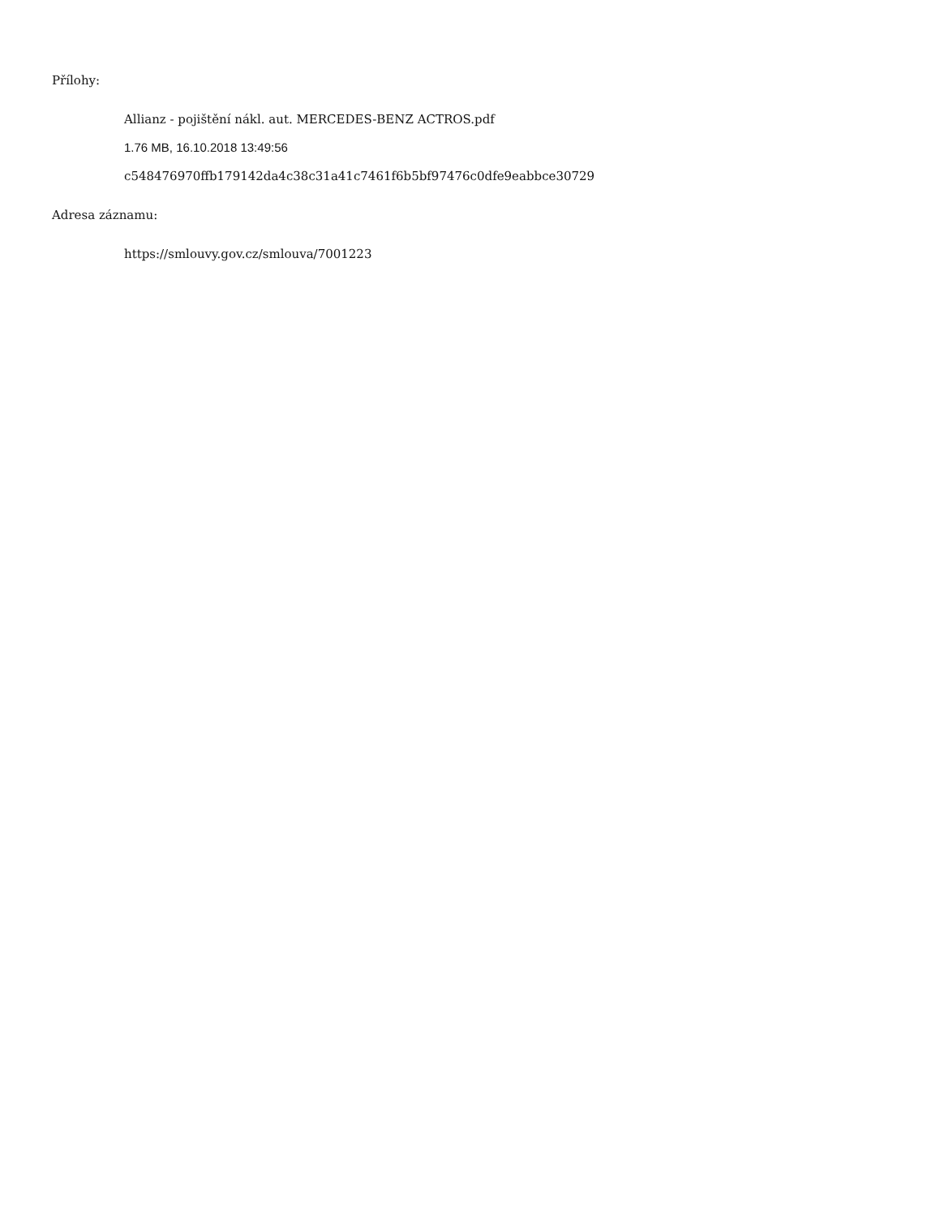Přílohy:
Allianz - pojištění nákl. aut. MERCEDES-BENZ ACTROS.pdf
1.76 MB, 16.10.2018 13:49:56
c548476970ffb179142da4c38c31a41c7461f6b5bf97476c0dfe9eabbce30729
Adresa záznamu:
https://smlouvy.gov.cz/smlouva/7001223